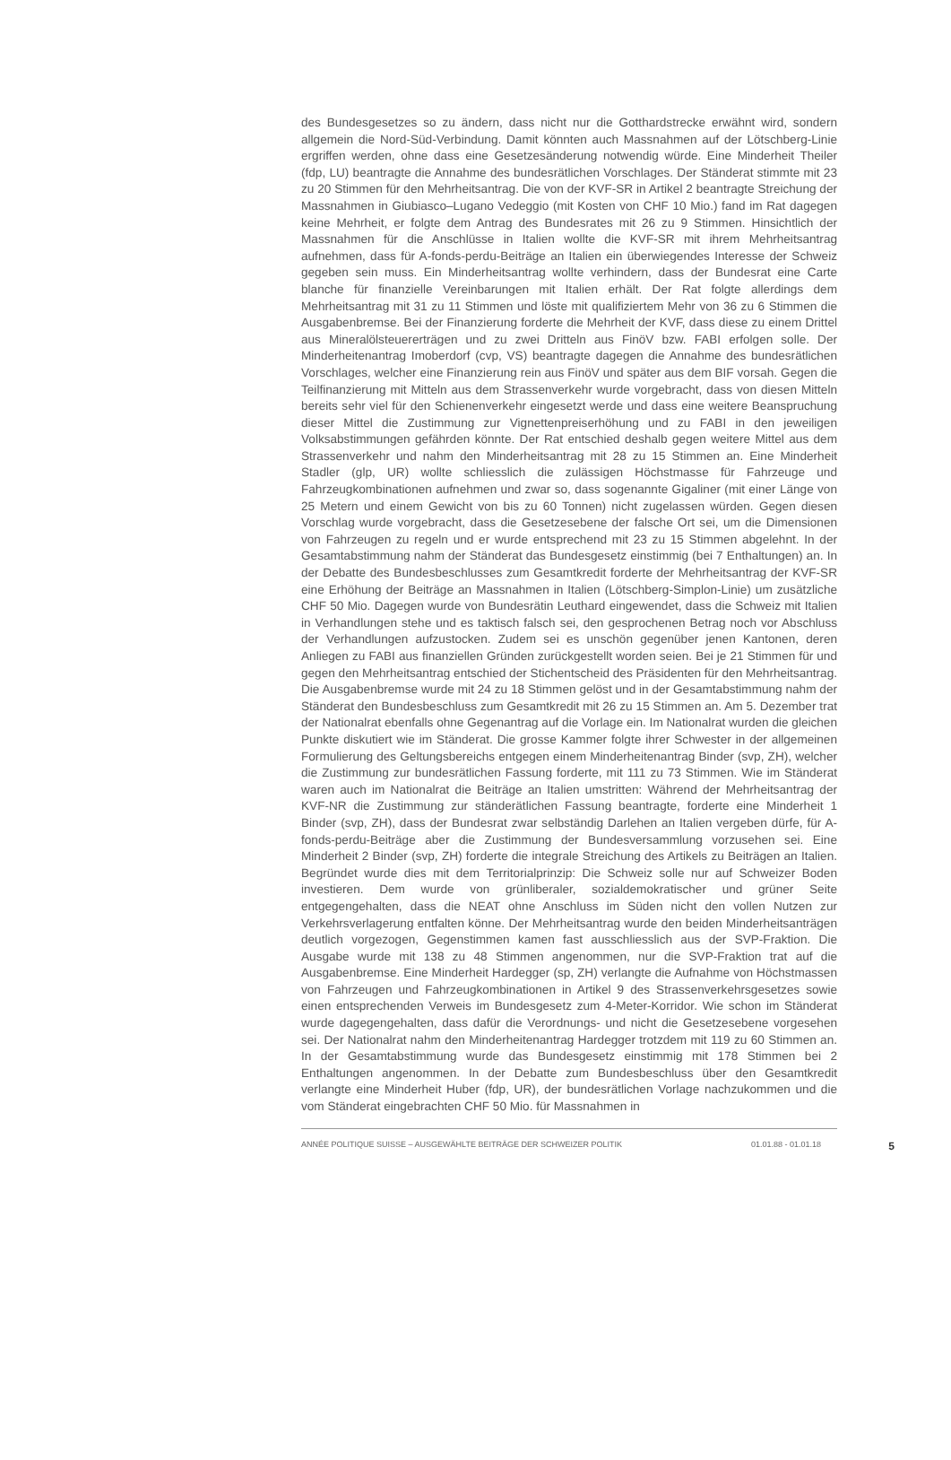des Bundesgesetzes so zu ändern, dass nicht nur die Gotthardstrecke erwähnt wird, sondern allgemein die Nord-Süd-Verbindung. Damit könnten auch Massnahmen auf der Lötschberg-Linie ergriffen werden, ohne dass eine Gesetzesänderung notwendig würde. Eine Minderheit Theiler (fdp, LU) beantragte die Annahme des bundesrätlichen Vorschlages. Der Ständerat stimmte mit 23 zu 20 Stimmen für den Mehrheitsantrag. Die von der KVF-SR in Artikel 2 beantragte Streichung der Massnahmen in Giubiasco–Lugano Vedeggio (mit Kosten von CHF 10 Mio.) fand im Rat dagegen keine Mehrheit, er folgte dem Antrag des Bundesrates mit 26 zu 9 Stimmen. Hinsichtlich der Massnahmen für die Anschlüsse in Italien wollte die KVF-SR mit ihrem Mehrheitsantrag aufnehmen, dass für A-fonds-perdu-Beiträge an Italien ein überwiegendes Interesse der Schweiz gegeben sein muss. Ein Minderheitsantrag wollte verhindern, dass der Bundesrat eine Carte blanche für finanzielle Vereinbarungen mit Italien erhält. Der Rat folgte allerdings dem Mehrheitsantrag mit 31 zu 11 Stimmen und löste mit qualifiziertem Mehr von 36 zu 6 Stimmen die Ausgabenbremse. Bei der Finanzierung forderte die Mehrheit der KVF, dass diese zu einem Drittel aus Mineralölsteuererträgen und zu zwei Dritteln aus FinöV bzw. FABI erfolgen solle. Der Minderheitenantrag Imoberdorf (cvp, VS) beantragte dagegen die Annahme des bundesrätlichen Vorschlages, welcher eine Finanzierung rein aus FinöV und später aus dem BIF vorsah. Gegen die Teilfinanzierung mit Mitteln aus dem Strassenverkehr wurde vorgebracht, dass von diesen Mitteln bereits sehr viel für den Schienenverkehr eingesetzt werde und dass eine weitere Beanspruchung dieser Mittel die Zustimmung zur Vignettenpreiserhöhung und zu FABI in den jeweiligen Volksabstimmungen gefährden könnte. Der Rat entschied deshalb gegen weitere Mittel aus dem Strassenverkehr und nahm den Minderheitsantrag mit 28 zu 15 Stimmen an. Eine Minderheit Stadler (glp, UR) wollte schliesslich die zulässigen Höchstmasse für Fahrzeuge und Fahrzeugkombinationen aufnehmen und zwar so, dass sogenannte Gigaliner (mit einer Länge von 25 Metern und einem Gewicht von bis zu 60 Tonnen) nicht zugelassen würden. Gegen diesen Vorschlag wurde vorgebracht, dass die Gesetzesebene der falsche Ort sei, um die Dimensionen von Fahrzeugen zu regeln und er wurde entsprechend mit 23 zu 15 Stimmen abgelehnt. In der Gesamtabstimmung nahm der Ständerat das Bundesgesetz einstimmig (bei 7 Enthaltungen) an. In der Debatte des Bundesbeschlusses zum Gesamtkredit forderte der Mehrheitsantrag der KVF-SR eine Erhöhung der Beiträge an Massnahmen in Italien (Lötschberg-Simplon-Linie) um zusätzliche CHF 50 Mio. Dagegen wurde von Bundesrätin Leuthard eingewendet, dass die Schweiz mit Italien in Verhandlungen stehe und es taktisch falsch sei, den gesprochenen Betrag noch vor Abschluss der Verhandlungen aufzustocken. Zudem sei es unschön gegenüber jenen Kantonen, deren Anliegen zu FABI aus finanziellen Gründen zurückgestellt worden seien. Bei je 21 Stimmen für und gegen den Mehrheitsantrag entschied der Stichentscheid des Präsidenten für den Mehrheitsantrag. Die Ausgabenbremse wurde mit 24 zu 18 Stimmen gelöst und in der Gesamtabstimmung nahm der Ständerat den Bundesbeschluss zum Gesamtkredit mit 26 zu 15 Stimmen an. Am 5. Dezember trat der Nationalrat ebenfalls ohne Gegenantrag auf die Vorlage ein. Im Nationalrat wurden die gleichen Punkte diskutiert wie im Ständerat. Die grosse Kammer folgte ihrer Schwester in der allgemeinen Formulierung des Geltungsbereichs entgegen einem Minderheitenantrag Binder (svp, ZH), welcher die Zustimmung zur bundesrätlichen Fassung forderte, mit 111 zu 73 Stimmen. Wie im Ständerat waren auch im Nationalrat die Beiträge an Italien umstritten: Während der Mehrheitsantrag der KVF-NR die Zustimmung zur ständerätlichen Fassung beantragte, forderte eine Minderheit 1 Binder (svp, ZH), dass der Bundesrat zwar selbständig Darlehen an Italien vergeben dürfe, für A-fonds-perdu-Beiträge aber die Zustimmung der Bundesversammlung vorzusehen sei. Eine Minderheit 2 Binder (svp, ZH) forderte die integrale Streichung des Artikels zu Beiträgen an Italien. Begründet wurde dies mit dem Territorialprinzip: Die Schweiz solle nur auf Schweizer Boden investieren. Dem wurde von grünliberaler, sozialdemokratischer und grüner Seite entgegengehalten, dass die NEAT ohne Anschluss im Süden nicht den vollen Nutzen zur Verkehrsverlagerung entfalten könne. Der Mehrheitsantrag wurde den beiden Minderheitsanträgen deutlich vorgezogen, Gegenstimmen kamen fast ausschliesslich aus der SVP-Fraktion. Die Ausgabe wurde mit 138 zu 48 Stimmen angenommen, nur die SVP-Fraktion trat auf die Ausgabenbremse. Eine Minderheit Hardegger (sp, ZH) verlangte die Aufnahme von Höchstmassen von Fahrzeugen und Fahrzeugkombinationen in Artikel 9 des Strassenverkehrsgesetzes sowie einen entsprechenden Verweis im Bundesgesetz zum 4-Meter-Korridor. Wie schon im Ständerat wurde dagegengehalten, dass dafür die Verordnungs- und nicht die Gesetzesebene vorgesehen sei. Der Nationalrat nahm den Minderheitenantrag Hardegger trotzdem mit 119 zu 60 Stimmen an. In der Gesamtabstimmung wurde das Bundesgesetz einstimmig mit 178 Stimmen bei 2 Enthaltungen angenommen. In der Debatte zum Bundesbeschluss über den Gesamtkredit verlangte eine Minderheit Huber (fdp, UR), der bundesrätlichen Vorlage nachzukommen und die vom Ständerat eingebrachten CHF 50 Mio. für Massnahmen in
ANNÉE POLITIQUE SUISSE – AUSGEWÄHLTE BEITRÄGE DER SCHWEIZER POLITIK 01.01.88 - 01.01.18 5